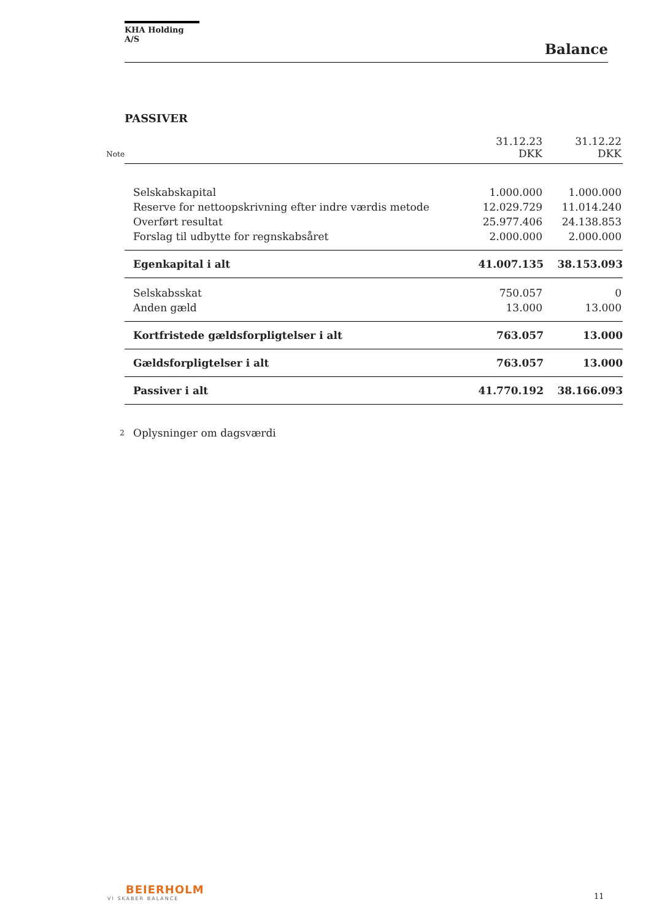KHA Holding A/S
Balance
PASSIVER
| Note | | 31.12.23 DKK | 31.12.22 DKK |
| | Selskabskapital | 1.000.000 | 1.000.000 |
| | Reserve for nettoopskrivning efter indre værdis metode | 12.029.729 | 11.014.240 |
| | Overført resultat | 25.977.406 | 24.138.853 |
| | Forslag til udbytte for regnskabsåret | 2.000.000 | 2.000.000 |
| | Egenkapital i alt | 41.007.135 | 38.153.093 |
| | Selskabsskat | 750.057 | 0 |
| | Anden gæld | 13.000 | 13.000 |
| | Kortfristede gældsforpligtelser i alt | 763.057 | 13.000 |
| | Gældsforpligtelser i alt | 763.057 | 13.000 |
| | Passiver i alt | 41.770.192 | 38.166.093 |
| 2 | Oplysninger om dagsværdi | | |
BEIERHOLM
VI SKABER BALANCE
11